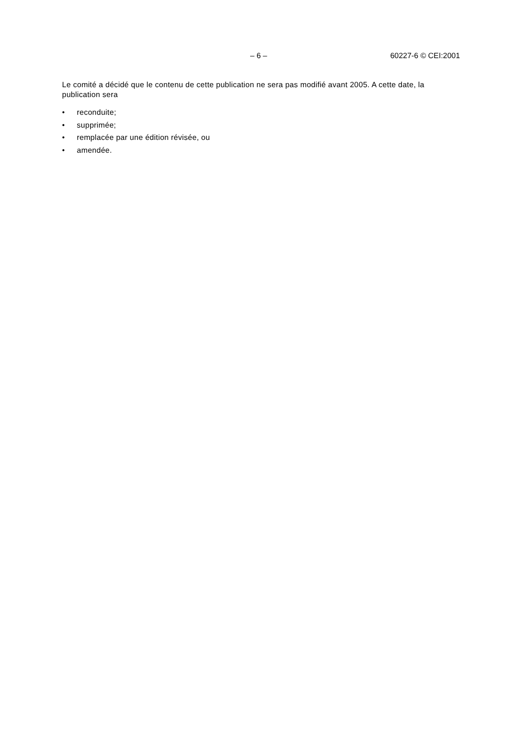– 6 – 60227-6 © CEI:2001
Le comité a décidé que le contenu de cette publication ne sera pas modifié avant 2005. A cette date, la publication sera
• reconduite;
• supprimée;
• remplacée par une édition révisée, ou
• amendée.